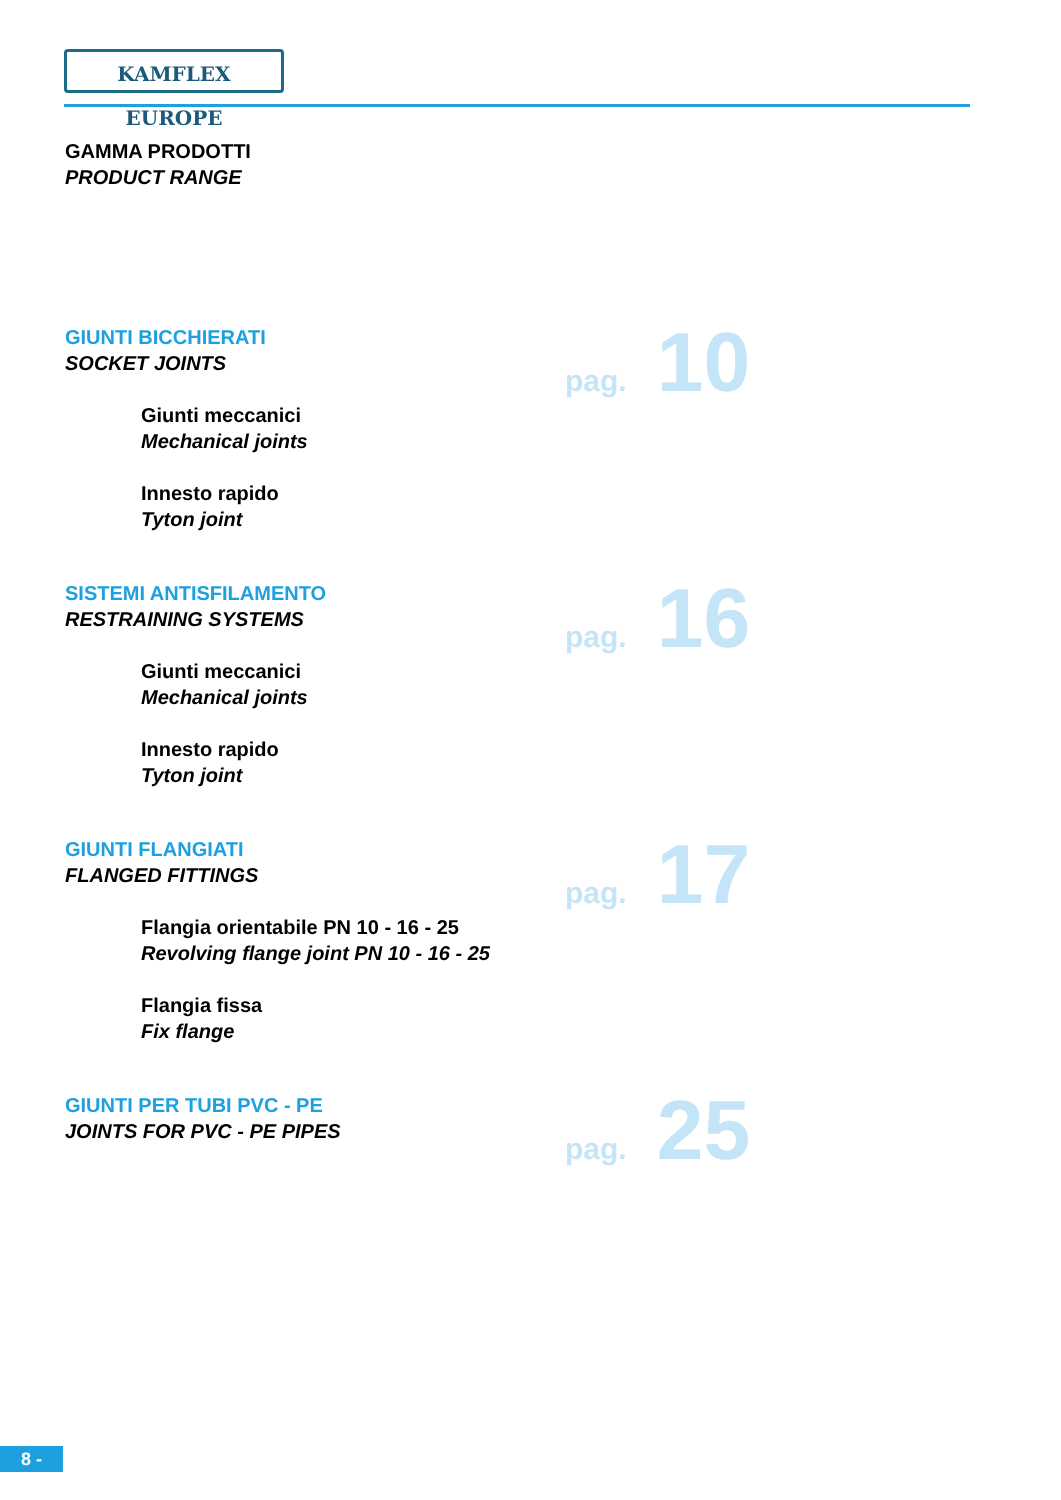KAMFLEX EUROPE
GAMMA PRODOTTI
PRODUCT RANGE
GIUNTI BICCHIERATI
SOCKET JOINTS
Giunti meccanici
Mechanical joints
Innesto rapido
Tyton joint
pag. 10
SISTEMI ANTISFILAMENTO
RESTRAINING SYSTEMS
Giunti meccanici
Mechanical joints
Innesto rapido
Tyton joint
pag. 16
GIUNTI FLANGIATI
FLANGED FITTINGS
Flangia orientabile PN 10 - 16 - 25
Revolving flange joint PN 10 - 16 - 25
Flangia fissa
Fix flange
pag. 17
GIUNTI PER TUBI PVC - PE
JOINTS FOR PVC - PE PIPES
pag. 25
8 -